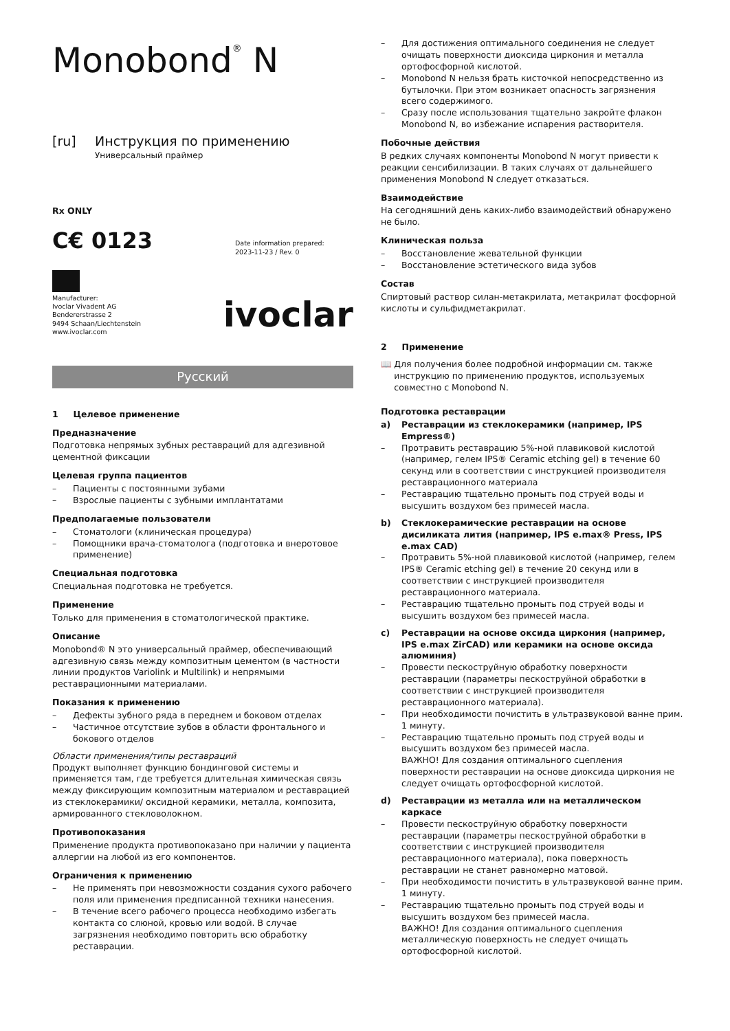Monobond<sup>®</sup> N
[ru] Инструкция по применению
Универсальный праймер
Rx ONLY
C€ 0123
Date information prepared:
2023-11-23 / Rev. 0
Manufacturer:
Ivoclar Vivadent AG
Bendererstrasse 2
9494 Schaan/Liechtenstein
www.ivoclar.com
ivoclar
Русский
1 Целевое применение
Предназначение
Подготовка непрямых зубных реставраций для адгезивной цементной фиксации
Целевая группа пациентов
– Пациенты с постоянными зубами
– Взрослые пациенты с зубными имплантатами
Предполагаемые пользователи
– Стоматологи (клиническая процедура)
– Помощники врача-стоматолога (подготовка и внеротовое применение)
Специальная подготовка
Специальная подготовка не требуется.
Применение
Только для применения в стоматологической практике.
Описание
Monobond® N это универсальный праймер, обеспечивающий адгезивную связь между композитным цементом (в частности линии продуктов Variolink и Multilink) и непрямыми реставрационными материалами.
Показания к применению
– Дефекты зубного ряда в переднем и боковом отделах
– Частичное отсутствие зубов в области фронтального и бокового отделов
Области применения/типы реставраций
Продукт выполняет функцию бондинговой системы и применяется там, где требуется длительная химическая связь между фиксирующим композитным материалом и реставрацией из стеклокерамики/ оксидной керамики, металла, композита, армированного стекловолокном.
Противопоказания
Применение продукта противопоказано при наличии у пациента аллергии на любой из его компонентов.
Ограничения к применению
– Не применять при невозможности создания сухого рабочего поля или применения предписанной техники нанесения.
– В течение всего рабочего процесса необходимо избегать контакта со слюной, кровью или водой. В случае загрязнения необходимо повторить всю обработку реставрации.
– Для достижения оптимального соединения не следует очищать поверхности диоксида циркония и металла ортофосфорной кислотой.
– Monobond N нельзя брать кисточкой непосредственно из бутылочки. При этом возникает опасность загрязнения всего содержимого.
– Сразу после использования тщательно закройте флакон Monobond N, во избежание испарения растворителя.
Побочные действия
В редких случаях компоненты Monobond N могут привести к реакции сенсибилизации. В таких случаях от дальнейшего применения Monobond N следует отказаться.
Взаимодействие
На сегодняшний день каких-либо взаимодействий обнаружено не было.
Клиническая польза
– Восстановление жевательной функции
– Восстановление эстетического вида зубов
Состав
Спиртовый раствор силан-метакрилата, метакрилат фосфорной кислоты и сульфидметакрилат.
2 Применение
📖 Для получения более подробной информации см. также инструкцию по применению продуктов, используемых совместно с Monobond N.
Подготовка реставрации
a) Реставрации из стеклокерамики (например, IPS Empress®)
– Протравить реставрацию 5%-ной плавиковой кислотой (например, гелем IPS® Ceramic etching gel) в течение 60 секунд или в соответствии с инструкцией производителя реставрационного материала
– Реставрацию тщательно промыть под струей воды и высушить воздухом без примесей масла.
b) Стеклокерамические реставрации на основе дисиликата лития (например, IPS e.max® Press, IPS e.max CAD)
– Протравить 5%-ной плавиковой кислотой (например, гелем IPS® Ceramic etching gel) в течение 20 секунд или в соответствии с инструкцией производителя реставрационного материала.
– Реставрацию тщательно промыть под струей воды и высушить воздухом без примесей масла.
c) Реставрации на основе оксида циркония (например, IPS e.max ZirCAD) или керамики на основе оксида алюминия)
– Провести пескоструйную обработку поверхности реставрации (параметры пескоструйной обработки в соответствии с инструкцией производителя реставрационного материала).
– При необходимости почистить в ультразвуковой ванне прим. 1 минуту.
– Реставрацию тщательно промыть под струей воды и высушить воздухом без примесей масла.
ВАЖНО! Для создания оптимального сцепления поверхности реставрации на основе диоксида циркония не следует очищать ортофосфорной кислотой.
d) Реставрации из металла или на металлическом каркасе
– Провести пескоструйную обработку поверхности реставрации (параметры пескоструйной обработки в соответствии с инструкцией производителя реставрационного материала), пока поверхность реставрации не станет равномерно матовой.
– При необходимости почистить в ультразвуковой ванне прим. 1 минуту.
– Реставрацию тщательно промыть под струей воды и высушить воздухом без примесей масла.
ВАЖНО! Для создания оптимального сцепления металлическую поверхность не следует очищать ортофосфорной кислотой.